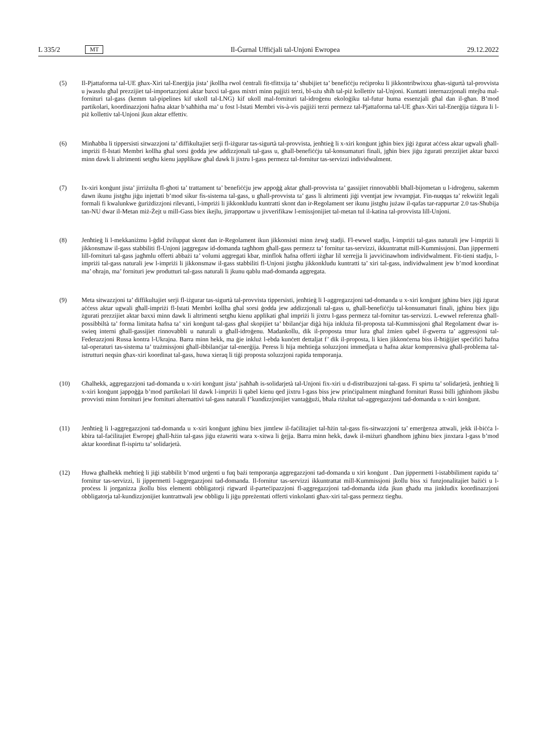L 335/2 MT Il-Ġurnal Uffiċjali tal-Unjoni Ewropea 29.12.2022
(5) Il-Pjattaforma tal-UE għax-Xiri tal-Enerġija jista’ jkollha rwol ċentrali fit-tfittxija ta’ sħubijiet ta’ benefiċċju reċiproku li jikkontribwixxu għas-sigurtà tal-provvista u jwasslu għal prezzijiet tal-importazzjoni aktar baxxi tal-gass mixtri minn pajjiżi terzi, bl-użu sħiħ tal-piż kollettiv tal-Unjoni. Kuntatti internazzjonali mtejba mal-fornituri tal-gass (kemm tal-pipelines kif ukoll tal-LNG) kif ukoll mal-fornituri tal-idroġenu ekoloġiku tal-futur huma essenzjali għal dan il-għan. B’mod partikolari, koordinazzjoni ħafna aktar b’saħħitha ma’ u fost l-Istati Membri vis-à-vis pajjiżi terzi permezz tal-Pjattaforma tal-UE għax-Xiri tal-Enerġija tiżgura li l-piż kollettiv tal-Unjoni jkun aktar effettiv.
(6) Minħabba li tippersisti sitwazzjoni ta’ diffikultajiet serji fl-iżgurar tas-sigurtà tal-provvista, jenħtieġ li x-xiri konġunt jgħin biex jiġi żgurat aċċess aktar ugwali għall-impriżi fl-Istati Membri kollha għal sorsi ġodda jew addizzjonali tal-gass u, għall-benefiċċju tal-konsumaturi finali, jgħin biex jiġu żgurati prezzijiet aktar baxxi minn dawk li altrimenti setgħu kienu japplikaw għal dawk li jixtru l-gass permezz tal-fornitur tas-servizzi individwalment.
(7) Ix-xiri konġunt jista’ jirriżulta fl-għoti ta’ trattament ta’ benefiċċju jew appoġġ aktar għall-provvista ta’ gassijiet rinnovabbli bħall-bijometan u l-idroġenu, sakemm dawn ikunu jistgħu jiġu injettati b’mod sikur fis-sistema tal-gass, u għall-provvista ta’ gass li altrimenti jiġi vventjat jew ivvampjat. Fin-nuqqas ta’ rekwiżit legali formali fi kwalunkwe ġuriżdizzjoni rilevanti, l-impriżi li jikkonkludu kuntratti skont dan ir-Regolament ser ikunu jistgħu jużaw il-qafas tar-rappurtar 2.0 tas-Sħubija tan-NU dwar il-Metan miż-Żejt u mill-Gass biex ikejlu, jirrapportaw u jivverifikaw l-emissjonijiet tal-metan tul il-katina tal-provvista lill-Unjoni.
(8) Jenħtieġ li l-mekkaniżmu l-ġdid żviluppat skont dan ir-Regolament ikun jikkonsisti minn żewġ stadji. Fl-ewwel stadju, l-impriżi tal-gass naturali jew l-impriżi li jikkonsmaw il-gass stabbiliti fl-Unjoni jaggregaw id-domanda tagħhom għall-gass permezz ta’ fornitur tas-servizzi, ikkuntrattat mill-Kummissjoni. Dan jippermetti lill-fornituri tal-gass jagħmlu offerti abbażi ta’ volumi aggregati kbar, minflok ħafna offerti iżgħar lil xerrejja li javviċinawhom individwalment. Fit-tieni stadju, l-impriżi tal-gass naturali jew l-impriżi li jikkonsmaw il-gass stabbiliti fl-Unjoni jistgħu jikkonkludu kuntratti ta’ xiri tal-gass, individwalment jew b’mod koordinat ma’ oħrajn, ma’ fornituri jew produtturi tal-gass naturali li jkunu qablu mad-domanda aggregata.
(9) Meta sitwazzjoni ta’ diffikultajiet serji fl-iżgurar tas-sigurtà tal-provvista tippersisti, jenħtieġ li l-aggregazzjoni tad-domanda u x-xiri konġunt jgħinu biex jiġi żgurat aċċess aktar ugwali għall-impriżi fl-Istati Membri kollha għal sorsi ġodda jew addizzjonali tal-gass u, għall-benefiċċju tal-konsumaturi finali, jgħinu biex jiġu żgurati prezzijiet aktar baxxi minn dawk li altrimenti setgħu kienu applikati għal impriżi li jixtru l-gass permezz tal-fornitur tas-servizzi. L-ewwel referenza għall-possibbiltà ta’ forma limitata ħafna ta’ xiri konġunt tal-gass għal skopijiet ta’ bbilanċjar diġà hija inkluża fil-proposta tal-Kummissjoni għal Regolament dwar is-swieq interni għall-gassijiet rinnovabbli u naturali u għall-idroġenu. Madankollu, dik il-proposta tmur lura għal żmien qabel il-gwerra ta’ aggressjoni tal-Federazzjoni Russa kontra l-Ukrajna. Barra minn hekk, ma ġie inkluż l-ebda kunċett dettaljat f’ dik il-proposta, li kien jikkonċerna biss il-ħtiġijiet speċifiċi ħafna tal-operaturi tas-sistema ta’ trażmissjoni għall-ibbilanċjar tal-enerġija. Peress li hija meħtieġa soluzzjoni immedjata u ħafna aktar komprensiva għall-problema tal-istrutturi neqsin għax-xiri koordinat tal-gass, huwa xieraq li tiġi proposta soluzzjoni rapida temporanja.
(10) Għalhekk, aggregazzjoni tad-domanda u x-xiri konġunt jista’ jsaħħaħ is-solidarjetà tal-Unjoni fix-xiri u d-distribuzzjoni tal-gass. Fi spirtu ta’ solidarjetà, jenħtieġ li x-xiri konġunt jappoġġa b’mod partikolari lil dawk l-impriżi li qabel kienu qed jixtru l-gass biss jew prinċipalment mingħand fornituri Russi billi jgħinhom jiksbu provvisti minn fornituri jew fornituri alternattivi tal-gass naturali f’kundizzjonijiet vantaġġużi, bħala riżultat tal-aggregazzjoni tad-domanda u x-xiri konġunt.
(11) Jenħtieġ li l-aggregazzjoni tad-domanda u x-xiri konġunt jgħinu biex jimtlew il-faċilitajiet tal-ħżin tal-gass fis-sitwazzjoni ta’ emerġenza attwali, jekk il-biċċa l-kbira tal-faċilitajiet Ewropej għall-ħżin tal-gass jiġu eżawriti wara x-xitwa li ġejja. Barra minn hekk, dawk il-miżuri għandhom jgħinu biex jinxtara l-gass b’mod aktar koordinat fl-ispirtu ta’ solidarjetà.
(12) Huwa għalhekk meħtieġ li jiġi stabbilit b’mod urġenti u fuq bażi temporanja aggregazzjoni tad-domanda u xiri konġunt . Dan jippermetti l-istabbiliment rapidu ta’ fornitur tas-servizzi, li jippermetti l-aggregazzjoni tad-domanda. Il-fornitur tas-servizzi ikkuntrattat mill-Kummissjoni jkollu biss xi funzjonalitajiet bażiċi u l-proċess li jorganizza jkollu biss elementi obbligatorji rigward il-parteċipazzjoni fl-aggregazzjoni tad-domanda iżda jkun għadu ma jinkludix koordinazzjoni obbligatorja tal-kundizzjonijiet kuntrattwali jew obbligu li jiġu ppreżentati offerti vinkolanti għax-xiri tal-gass permezz tiegħu.